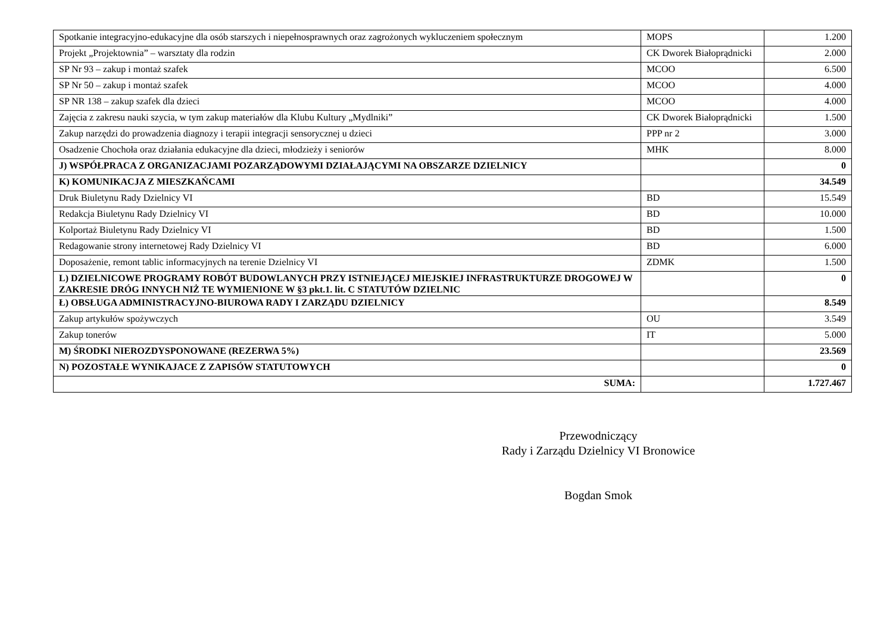| Spotkanie integracyjno-edukacyjne dla osób starszych i niepełnosprawnych oraz zagrożonych wykluczeniem społecznym | MOPS | 1.200 |
| Projekt „Projektownia” – warsztaty dla rodzin | CK Dworek Białoprądnicki | 2.000 |
| SP Nr 93 – zakup i montaż szafek | MCOO | 6.500 |
| SP Nr 50 – zakup i montaż szafek | MCOO | 4.000 |
| SP NR 138 – zakup szafek dla dzieci | MCOO | 4.000 |
| Zajęcia z zakresu nauki szycia, w tym zakup materiałów dla Klubu Kultury „Mydlniki” | CK Dworek Białoprądnicki | 1.500 |
| Zakup narzędzi do prowadzenia diagnozy i terapii integracji sensorycznej u dzieci | PPP nr 2 | 3.000 |
| Osadzenie Chochoła oraz działania edukacyjne dla dzieci, młodzieży i seniorów | MHK | 8.000 |
| J) WSPÓŁPRACA Z ORGANIZACJAMI POZARZĄDOWYMI DZIAŁAJĄCYMI NA OBSZARZE DZIELNICY | | 0 |
| K) KOMUNIKACJA Z MIESZKAŃCAMI | | 34.549 |
| Druk Biuletynu Rady Dzielnicy VI | BD | 15.549 |
| Redakcja Biuletynu Rady Dzielnicy VI | BD | 10.000 |
| Kolportaż Biuletynu Rady Dzielnicy VI | BD | 1.500 |
| Redagowanie strony internetowej Rady Dzielnicy VI | BD | 6.000 |
| Doposażenie, remont tablic informacyjnych na terenie Dzielnicy VI | ZDMK | 1.500 |
| L) DZIELNICOWE PROGRAMY ROBÓT BUDOWLANYCH PRZY ISTNIEJĄCEJ MIEJSKIEJ INFRASTRUKTURZE DROGOWEJ W ZAKRESIE DRÓG INNYCH NIŻ TE WYMIENIONE W §3 pkt.1. lit. C STATUTÓW DZIELNIC | | 0 |
| Ł) OBSŁUGA ADMINISTRACYJNO-BIUROWA RADY I ZARZĄDU DZIELNICY | | 8.549 |
| Zakup artykułów spożywczych | OU | 3.549 |
| Zakup tonerów | IT | 5.000 |
| M) ŚRODKI NIEROZDYSPONOWANE (REZERWA 5%) | | 23.569 |
| N) POZOSTAŁE WYNIKAJACE Z ZAPISÓW STATUTOWYCH | | 0 |
| SUMA: | | 1.727.467 |
Przewodniczący
Rady i Zarządu Dzielnicy VI Bronowice
Bogdan Smok